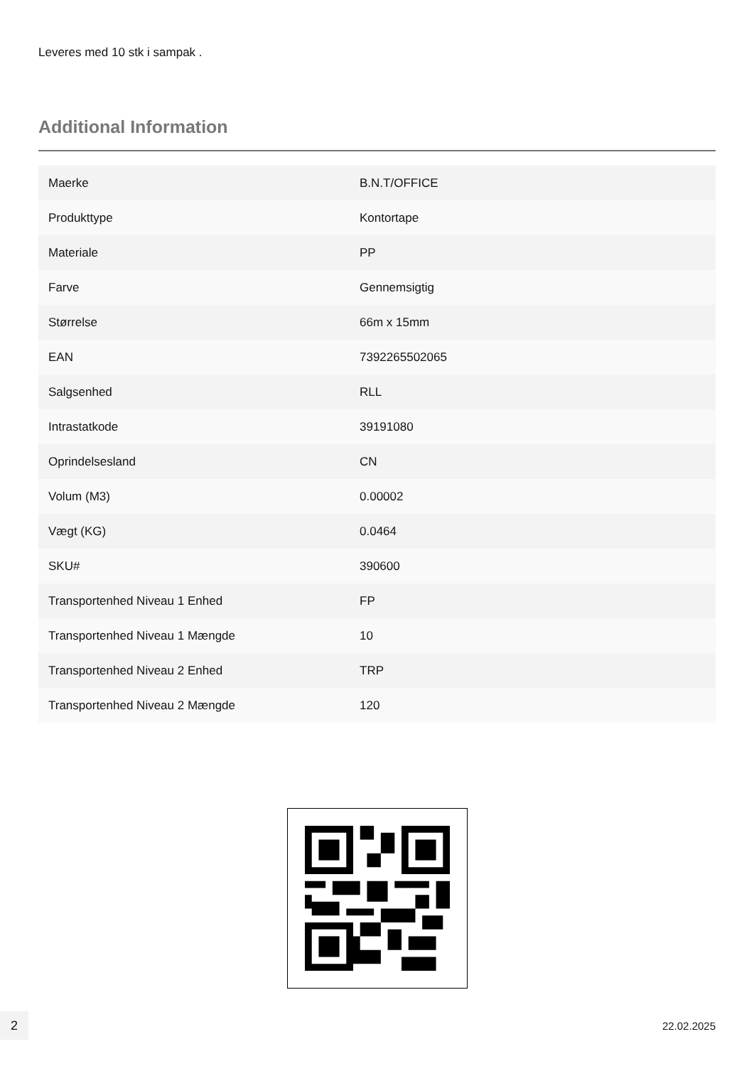Leveres med 10 stk i sampak .
Additional Information
| Maerke | B.N.T/OFFICE |
| Produkttype | Kontortape |
| Materiale | PP |
| Farve | Gennemsigtig |
| Størrelse | 66m x 15mm |
| EAN | 7392265502065 |
| Salgsenhed | RLL |
| Intrastatkode | 39191080 |
| Oprindelsesland | CN |
| Volum (M3) | 0.00002 |
| Vægt (KG) | 0.0464 |
| SKU# | 390600 |
| Transportenhed Niveau 1 Enhed | FP |
| Transportenhed Niveau 1 Mængde | 10 |
| Transportenhed Niveau 2 Enhed | TRP |
| Transportenhed Niveau 2 Mængde | 120 |
2
22.02.2025